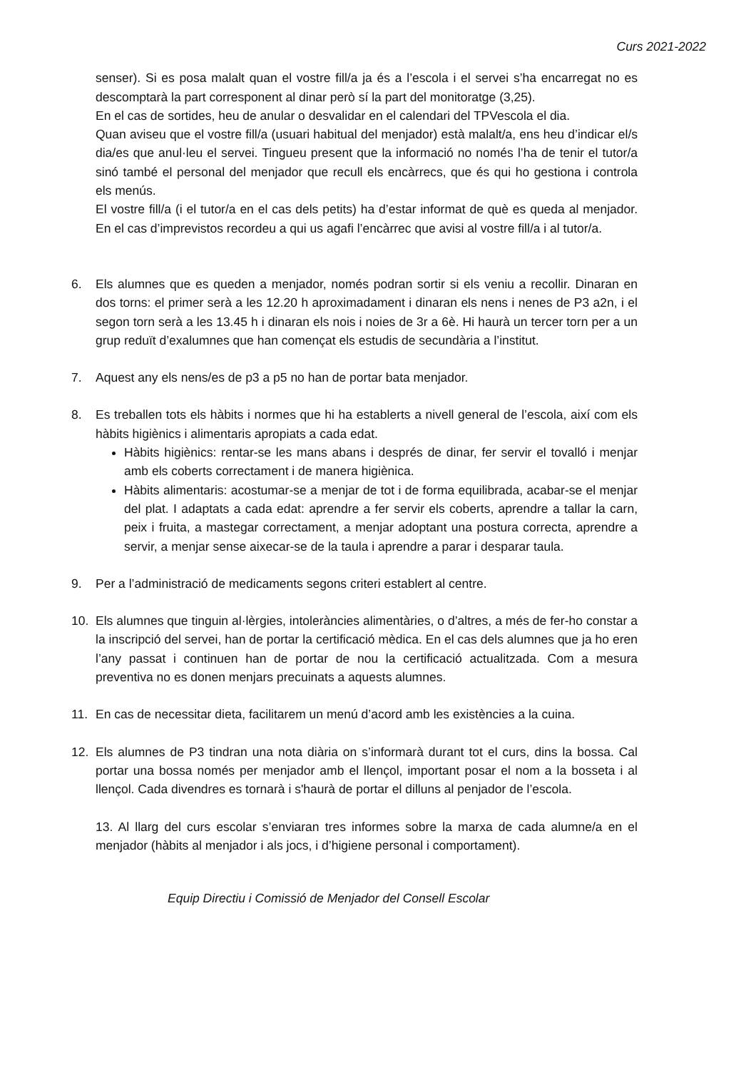Curs 2021-2022
senser). Si es posa malalt quan el vostre fill/a ja és a l’escola i el servei s’ha encarregat no es descomptarà la part corresponent al dinar però sí la part del monitoratge (3,25).
En el cas de sortides, heu de anular o desvalidar en el calendari del TPVescola el dia.
Quan aviseu que el vostre fill/a (usuari habitual del menjador) està malalt/a, ens heu d’indicar el/s dia/es que anul·leu el servei. Tingueu present que la informació no només l’ha de tenir el tutor/a sinó també el personal del menjador que recull els encàrrecs, que és qui ho gestiona i controla els menús.
El vostre fill/a (i el tutor/a en el cas dels petits) ha d’estar informat de què es queda al menjador. En el cas d’imprevistos recordeu a qui us agafi l’encàrrec que avisi al vostre fill/a i al tutor/a.
6. Els alumnes que es queden a menjador, només podran sortir si els veniu a recollir. Dinaran en dos torns: el primer serà a les 12.20 h aproximadament i dinaran els nens i nenes de P3 a2n, i el segon torn serà a les 13.45 h i dinaran els nois i noies de 3r a 6è. Hi haurà un tercer torn per a un grup reduït d’exalumnes que han començat els estudis de secundària a l’institut.
7. Aquest any els nens/es de p3 a p5 no han de portar bata menjador.
8. Es treballen tots els hàbits i normes que hi ha establerts a nivell general de l’escola, així com els hàbits higiènics i alimentaris apropiats a cada edat.
Hàbits higiènics: rentar-se les mans abans i després de dinar, fer servir el tovalló i menjar amb els coberts correctament i de manera higiènica.
Hàbits alimentaris: acostumar-se a menjar de tot i de forma equilibrada, acabar-se el menjar del plat. I adaptats a cada edat: aprendre a fer servir els coberts, aprendre a tallar la carn, peix i fruita, a mastegar correctament, a menjar adoptant una postura correcta, aprendre a servir, a menjar sense aixecar-se de la taula i aprendre a parar i desparar taula.
9. Per a l’administració de medicaments segons criteri establert al centre.
10. Els alumnes que tinguin al·lèrgies, intoleràncies alimentàries, o d’altres, a més de fer-ho constar a la inscripció del servei, han de portar la certificació mèdica. En el cas dels alumnes que ja ho eren l’any passat i continuen han de portar de nou la certificació actualitzada. Com a mesura preventiva no es donen menjars precuinats a aquests alumnes.
11. En cas de necessitar dieta, facilitarem un menú d’acord amb les existències a la cuina.
12. Els alumnes de P3 tindran una nota diària on s’informarà durant tot el curs, dins la bossa. Cal portar una bossa només per menjador amb el llençol, important posar el nom a la bosseta i al llençol. Cada divendres es tornarà i s'haurà de portar el dilluns al penjador de l’escola.
13. Al llarg del curs escolar s’enviaran tres informes sobre la marxa de cada alumne/a en el menjador (hàbits al menjador i als jocs, i d’higiene personal i comportament).
Equip Directiu i Comissió de Menjador del Consell Escolar